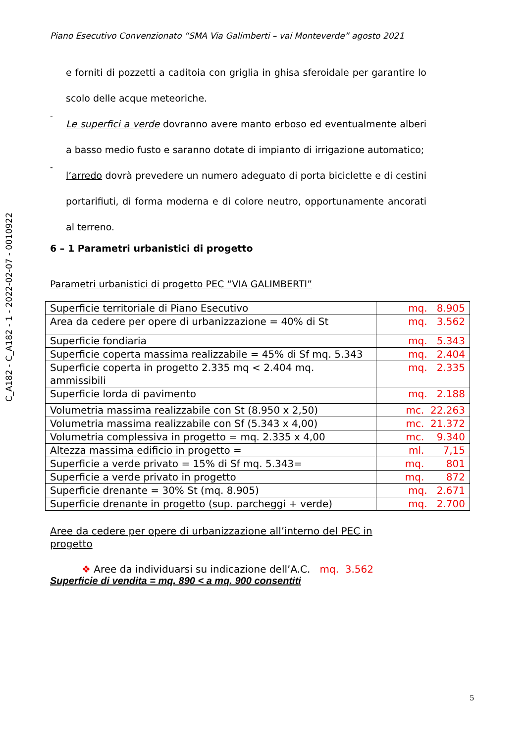C_A182 - C_A182 - 1 - 2022-02-07 - 0010922
Piano Esecutivo Convenzionato “SMA Via Galimberti – vai Monteverde” agosto 2021
e forniti di pozzetti a caditoia con griglia in ghisa sferoidale per garantire lo scolo delle acque meteoriche.
-
Le superfici a verde dovranno avere manto erboso ed eventualmente alberi a basso medio fusto e saranno dotate di impianto di irrigazione automatico;
-
l’arredo dovrà prevedere un numero adeguato di porta biciclette e di cestini portarifiuti, di forma moderna e di colore neutro, opportunamente ancorati al terreno.
6 – 1 Parametri urbanistici di progetto
Parametri urbanistici di progetto PEC “VIA GALIMBERTI”
| Superficie territoriale di Piano Esecutivo | mq. 8.905 |
| Area da cedere per opere di urbanizzazione = 40% di St | mq. 3.562 |
| Superficie fondiaria | mq. 5.343 |
| Superficie coperta massima realizzabile = 45% di Sf mq. 5.343 | mq. 2.404 |
| Superficie coperta in progetto 2.335 mq < 2.404 mq. ammissibili | mq. 2.335 |
| Superficie lorda di pavimento | mq. 2.188 |
| Volumetria massima realizzabile con St (8.950 x 2,50) | mc. 22.263 |
| Volumetria massima realizzabile con Sf (5.343 x 4,00) | mc. 21.372 |
| Volumetria complessiva in progetto = mq. 2.335 x 4,00 | mc. 9.340 |
| Altezza massima edificio in progetto = | ml. 7,15 |
| Superficie a verde privato = 15% di Sf mq. 5.343= | mq. 801 |
| Superficie a verde privato in progetto | mq. 872 |
| Superficie drenante = 30% St (mq. 8.905) | mq. 2.671 |
| Superficie drenante in progetto (sup. parcheggi + verde) | mq. 2.700 |
Aree da cedere per opere di urbanizzazione all’interno del PEC in progetto
❖ Aree da individuarsi su indicazione dell’A.C. mq. 3.562
Superficie di vendita = mq. 890 < a mq. 900 consentiti
5